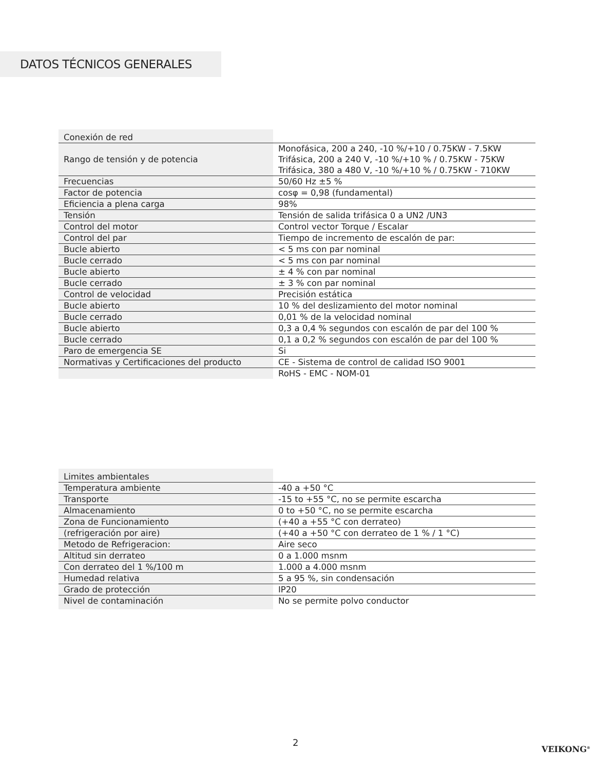DATOS TÉCNICOS GENERALES
| Conexión de red | |
| Rango de tensión y de potencia | Monofásica, 200 a 240, -10 %/+10 / 0.75KW - 7.5KW Trifásica, 200 a 240 V, -10 %/+10 % / 0.75KW - 75KW Trifásica, 380 a 480 V, -10 %/+10 % / 0.75KW - 710KW |
| Frecuencias | 50/60 Hz ±5 % |
| Factor de potencia | cosφ = 0,98 (fundamental) |
| Eficiencia a plena carga | 98% |
| Tensión | Tensión de salida trifásica 0 a UN2 /UN3 |
| Control del motor | Control vector Torque / Escalar |
| Control del par | Tiempo de incremento de escalón de par: |
| Bucle abierto | < 5 ms con par nominal |
| Bucle cerrado | < 5 ms con par nominal |
| Bucle abierto | ± 4 % con par nominal |
| Bucle cerrado | ± 3 % con par nominal |
| Control de velocidad | Precisión estática |
| Bucle abierto | 10 % del deslizamiento del motor nominal |
| Bucle cerrado | 0,01 % de la velocidad nominal |
| Bucle abierto | 0,3 a 0,4 % segundos con escalón de par del 100 % |
| Bucle cerrado | 0,1 a 0,2 % segundos con escalón de par del 100 % |
| Paro de emergencia SE | Si |
| Normativas y Certificaciones del producto | CE - Sistema de control de calidad ISO 9001 |
| | RoHS - EMC - NOM-01 |
| Limites ambientales | |
| Temperatura ambiente | -40 a +50 °C |
| Transporte | -15 to +55 °C, no se permite escarcha |
| Almacenamiento | 0 to +50 °C, no se permite escarcha |
| Zona de Funcionamiento | (+40 a +55 °C con derrateo) |
| (refrigeración por aire) | (+40 a +50 °C con derrateo de 1 % / 1 °C) |
| Metodo de Refrigeracion: | Aire seco |
| Altitud sin derrateo | 0 a 1.000 msnm |
| Con derrateo del 1 %/100 m | 1.000 a 4.000 msnm |
| Humedad relativa | 5 a 95 %, sin condensación |
| Grado de protección | IP20 |
| Nivel de contaminación | No se permite polvo conductor |
2
VEIKONG<sup>®</sup>